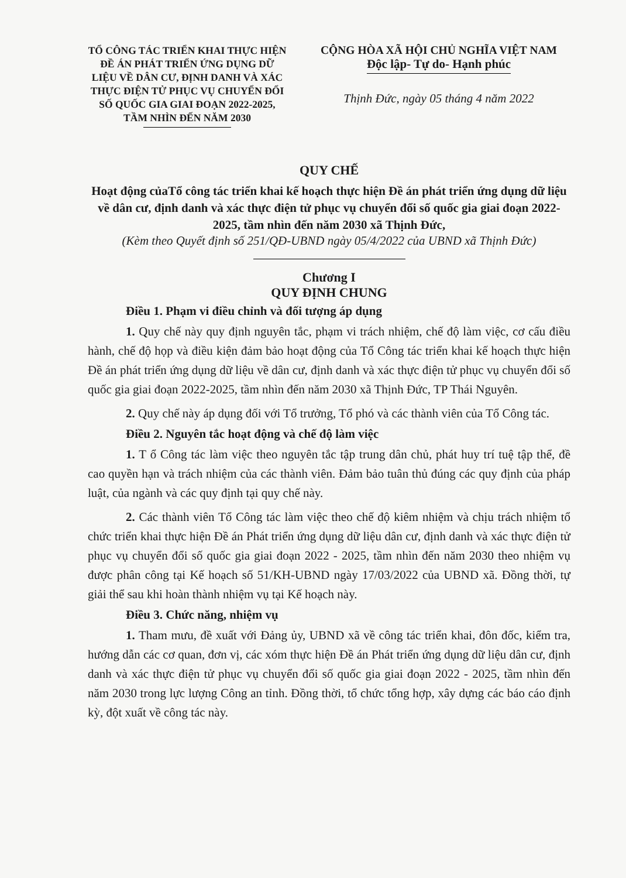TỔ CÔNG TÁC TRIỂN KHAI THỰC HIỆN ĐỀ ÁN PHÁT TRIỂN ỨNG DỤNG DỮ LIỆU VỀ DÂN CƯ, ĐỊNH DANH VÀ XÁC THỰC ĐIỆN TỬ PHỤC VỤ CHUYỂN ĐỔI SỐ QUỐC GIA GIAI ĐOẠN 2022-2025, TẦM NHÌN ĐẾN NĂM 2030
CỘNG HÒA XÃ HỘI CHỦ NGHĨA VIỆT NAM
Độc lập- Tự do- Hạnh phúc
Thịnh Đức, ngày 05 tháng 4 năm 2022
QUY CHẾ
Hoạt động củaTổ công tác triển khai kế hoạch thực hiện Đề án phát triển ứng dụng dữ liệu về dân cư, định danh và xác thực điện tử phục vụ chuyển đổi số quốc gia giai đoạn 2022-2025, tầm nhìn đến năm 2030 xã Thịnh Đức,
(Kèm theo Quyết định số 251/QĐ-UBND ngày 05/4/2022 của UBND xã Thịnh Đức)
Chương I
QUY ĐỊNH CHUNG
Điều 1. Phạm vi điều chỉnh và đối tượng áp dụng
1. Quy chế này quy định nguyên tắc, phạm vi trách nhiệm, chế độ làm việc, cơ cấu điều hành, chế độ họp và điều kiện đảm bảo hoạt động của Tổ Công tác triển khai kế hoạch thực hiện Đề án phát triển ứng dụng dữ liệu về dân cư, định danh và xác thực điện tử phục vụ chuyển đổi số quốc gia giai đoạn 2022-2025, tầm nhìn đến năm 2030 xã Thịnh Đức, TP Thái Nguyên.
2. Quy chế này áp dụng đối với Tổ trưởng, Tổ phó và các thành viên của Tổ Công tác.
Điều 2. Nguyên tắc hoạt động và chế độ làm việc
1. T ổ Công tác làm việc theo nguyên tắc tập trung dân chủ, phát huy trí tuệ tập thể, đề cao quyền hạn và trách nhiệm của các thành viên. Đảm bảo tuân thủ đúng các quy định của pháp luật, của ngành và các quy định tại quy chế này.
2. Các thành viên Tổ Công tác làm việc theo chế độ kiêm nhiệm và chịu trách nhiệm tổ chức triển khai thực hiện Đề án Phát triển ứng dụng dữ liệu dân cư, định danh và xác thực điện tử phục vụ chuyển đổi số quốc gia giai đoạn 2022 - 2025, tầm nhìn đến năm 2030 theo nhiệm vụ được phân công tại Kế hoạch số 51/KH-UBND ngày 17/03/2022 của UBND xã. Đồng thời, tự giải thể sau khi hoàn thành nhiệm vụ tại Kế hoạch này.
Điều 3. Chức năng, nhiệm vụ
1. Tham mưu, đề xuất với Đảng ủy, UBND xã về công tác triển khai, đôn đốc, kiểm tra, hướng dẫn các cơ quan, đơn vị, các xóm thực hiện Đề án Phát triển ứng dụng dữ liệu dân cư, định danh và xác thực điện tử phục vụ chuyển đổi số quốc gia giai đoạn 2022 - 2025, tầm nhìn đến năm 2030 trong lực lượng Công an tỉnh. Đồng thời, tổ chức tổng hợp, xây dựng các báo cáo định kỳ, đột xuất về công tác này.